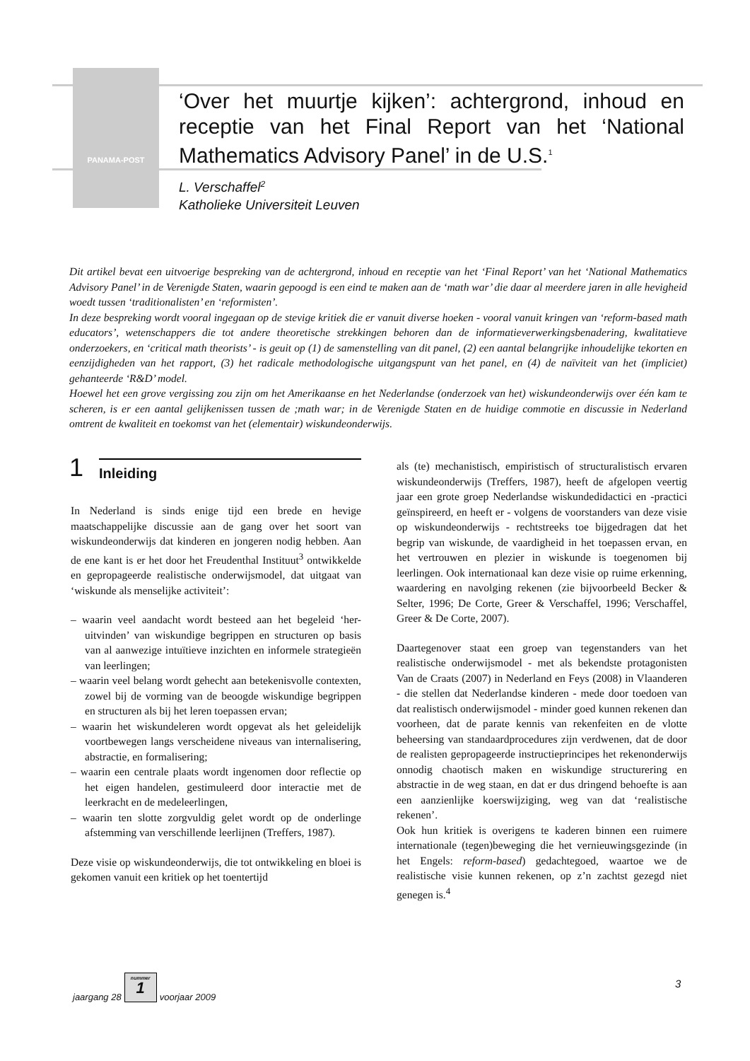PANAMA-POST
‘Over het muurtje kijken’: achtergrond, inhoud en receptie van het Final Report van het ‘National Mathematics Advisory Panel’ in de U.S.<sup>1</sup>
L. Verschaffel<sup>2</sup>
Katholieke Universiteit Leuven
Dit artikel bevat een uitvoerige bespreking van de achtergrond, inhoud en receptie van het ‘Final Report’ van het ‘National Mathematics Advisory Panel’ in de Verenigde Staten, waarin gepoogd is een eind te maken aan de ‘math war’ die daar al meerdere jaren in alle hevigheid woedt tussen ‘traditionalisten’ en ‘reformisten’.
In deze bespreking wordt vooral ingegaan op de stevige kritiek die er vanuit diverse hoeken - vooral vanuit kringen van ‘reform-based math educators’, wetenschappers die tot andere theoretische strekkingen behoren dan de informatieverwerkingsbenadering, kwalitatieve onderzoekers, en ‘critical math theorists’ - is geuit op (1) de samenstelling van dit panel, (2) een aantal belangrijke inhoudelijke tekorten en eenzijdigheden van het rapport, (3) het radicale methodologische uitgangspunt van het panel, en (4) de naïviteit van het (impliciet) gehanteerde ‘R&D’ model.
Hoewel het een grove vergissing zou zijn om het Amerikaanse en het Nederlandse (onderzoek van het) wiskundeonderwijs over één kam te scheren, is er een aantal gelijkenissen tussen de ;math war; in de Verenigde Staten en de huidige commotie en discussie in Nederland omtrent de kwaliteit en toekomst van het (elementair) wiskundeonderwijs.
1 Inleiding
In Nederland is sinds enige tijd een brede en hevige maatschappelijke discussie aan de gang over het soort van wiskundeonderwijs dat kinderen en jongeren nodig hebben. Aan de ene kant is er het door het Freudenthal Instituut<sup>3</sup> ontwikkelde en gepropageerde realistische onderwijsmodel, dat uitgaat van ‘wiskunde als menselijke activiteit’:
– waarin veel aandacht wordt besteed aan het begeleid ‘her-uitvinden’ van wiskundige begrippen en structuren op basis van al aanwezige intuïtieve inzichten en informele strategieën van leerlingen;
– waarin veel belang wordt gehecht aan betekenisvolle contexten, zowel bij de vorming van de beoogde wiskundige begrippen en structuren als bij het leren toepassen ervan;
– waarin het wiskundeleren wordt opgevat als het geleidelijk voortbewegen langs verscheidene niveaus van internalisering, abstractie, en formalisering;
– waarin een centrale plaats wordt ingenomen door reflectie op het eigen handelen, gestimuleerd door interactie met de leerkracht en de medeleerlingen,
– waarin ten slotte zorgvuldig gelet wordt op de onderlinge afstemming van verschillende leerlijnen (Treffers, 1987).
Deze visie op wiskundeonderwijs, die tot ontwikkeling en bloei is gekomen vanuit een kritiek op het toentertijd
als (te) mechanistisch, empiristisch of structuralistisch ervaren wiskundeonderwijs (Treffers, 1987), heeft de afgelopen veertig jaar een grote groep Nederlandse wiskundedidactici en -practici geïnspireerd, en heeft er - volgens de voorstanders van deze visie op wiskundeonderwijs - rechtstreeks toe bijgedragen dat het begrip van wiskunde, de vaardigheid in het toepassen ervan, en het vertrouwen en plezier in wiskunde is toegenomen bij leerlingen. Ook internationaal kan deze visie op ruime erkenning, waardering en navolging rekenen (zie bijvoorbeeld Becker & Selter, 1996; De Corte, Greer & Verschaffel, 1996; Verschaffel, Greer & De Corte, 2007).
Daartegenover staat een groep van tegenstanders van het realistische onderwijsmodel - met als bekendste protagonisten Van de Craats (2007) in Nederland en Feys (2008) in Vlaanderen - die stellen dat Nederlandse kinderen - mede door toedoen van dat realistisch onderwijsmodel - minder goed kunnen rekenen dan voorheen, dat de parate kennis van rekenfeiten en de vlotte beheersing van standaardprocedures zijn verdwenen, dat de door de realisten gepropageerde instructieprincipes het rekenonderwijs onnodig chaotisch maken en wiskundige structurering en abstractie in de weg staan, en dat er dus dringend behoefte is aan een aanzienlijke koerswijziging, weg van dat ‘realistische rekenen’.
Ook hun kritiek is overigens te kaderen binnen een ruimere internationale (tegen)beweging die het vernieuwingsgezinde (in het Engels: reform-based) gedachtegoed, waartoe we de realistische visie kunnen rekenen, op z’n zachtst gezegd niet genegen is.<sup>4</sup>
jaargang 28
nummer
1
voorjaar 2009
3